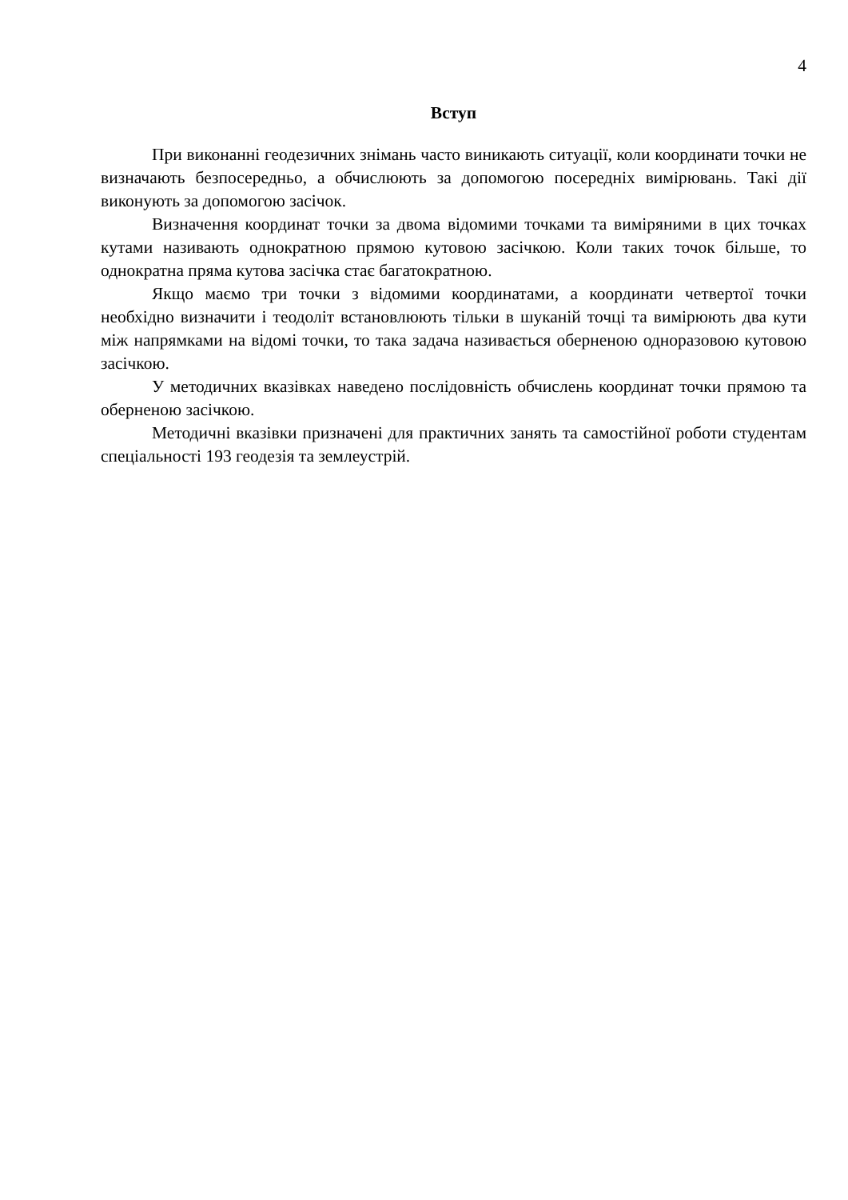4
Вступ
При виконанні геодезичних знімань часто виникають ситуації, коли координати точки не визначають безпосередньо, а обчислюють за допомогою посередніх вимірювань. Такі дії виконують за допомогою засічок.
Визначення координат точки за двома відомими точками та виміряними в цих точках кутами називають однократною прямою кутовою засічкою. Коли таких точок більше, то однократна пряма кутова засічка стає багатократною.
Якщо маємо три точки з відомими координатами, а координати четвертої точки необхідно визначити і теодоліт встановлюють тільки в шуканій точці та вимірюють два кути між напрямками на відомі точки, то така задача називається оберненою одноразовою кутовою засічкою.
У методичних вказівках наведено послідовність обчислень координат точки прямою та оберненою засічкою.
Методичні вказівки призначені для практичних занять та самостійної роботи студентам спеціальності 193 геодезія та землеустрій.